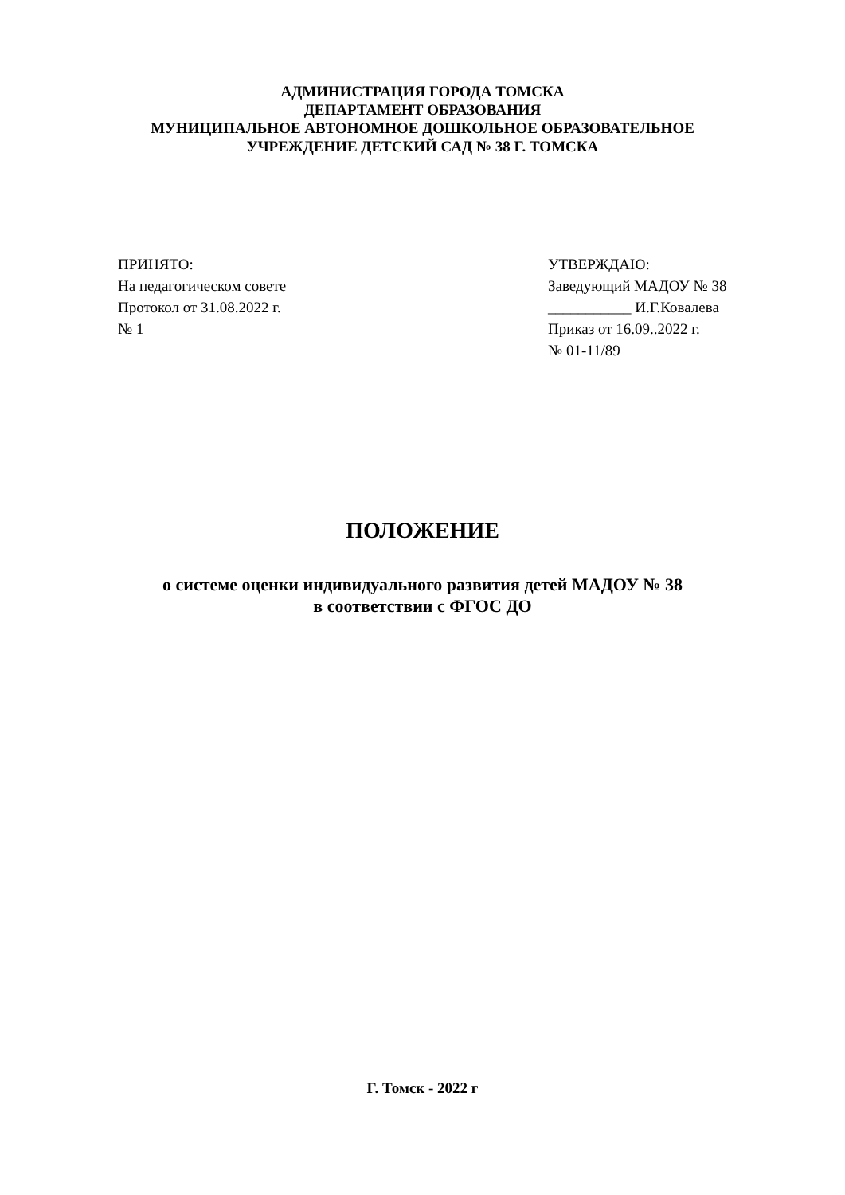АДМИНИСТРАЦИЯ ГОРОДА ТОМСКА
ДЕПАРТАМЕНТ ОБРАЗОВАНИЯ
МУНИЦИПАЛЬНОЕ АВТОНОМНОЕ ДОШКОЛЬНОЕ ОБРАЗОВАТЕЛЬНОЕ
УЧРЕЖДЕНИЕ ДЕТСКИЙ САД № 38 Г. ТОМСКА
ПРИНЯТО:
На педагогическом совете
Протокол от 31.08.2022 г.
№ 1
УТВЕРЖДАЮ:
Заведующий МАДОУ № 38
___________ И.Г.Ковалева
Приказ от 16.09..2022 г.
№ 01-11/89
ПОЛОЖЕНИЕ
о системе оценки индивидуального развития детей МАДОУ № 38
в соответствии с ФГОС ДО
Г. Томск - 2022 г